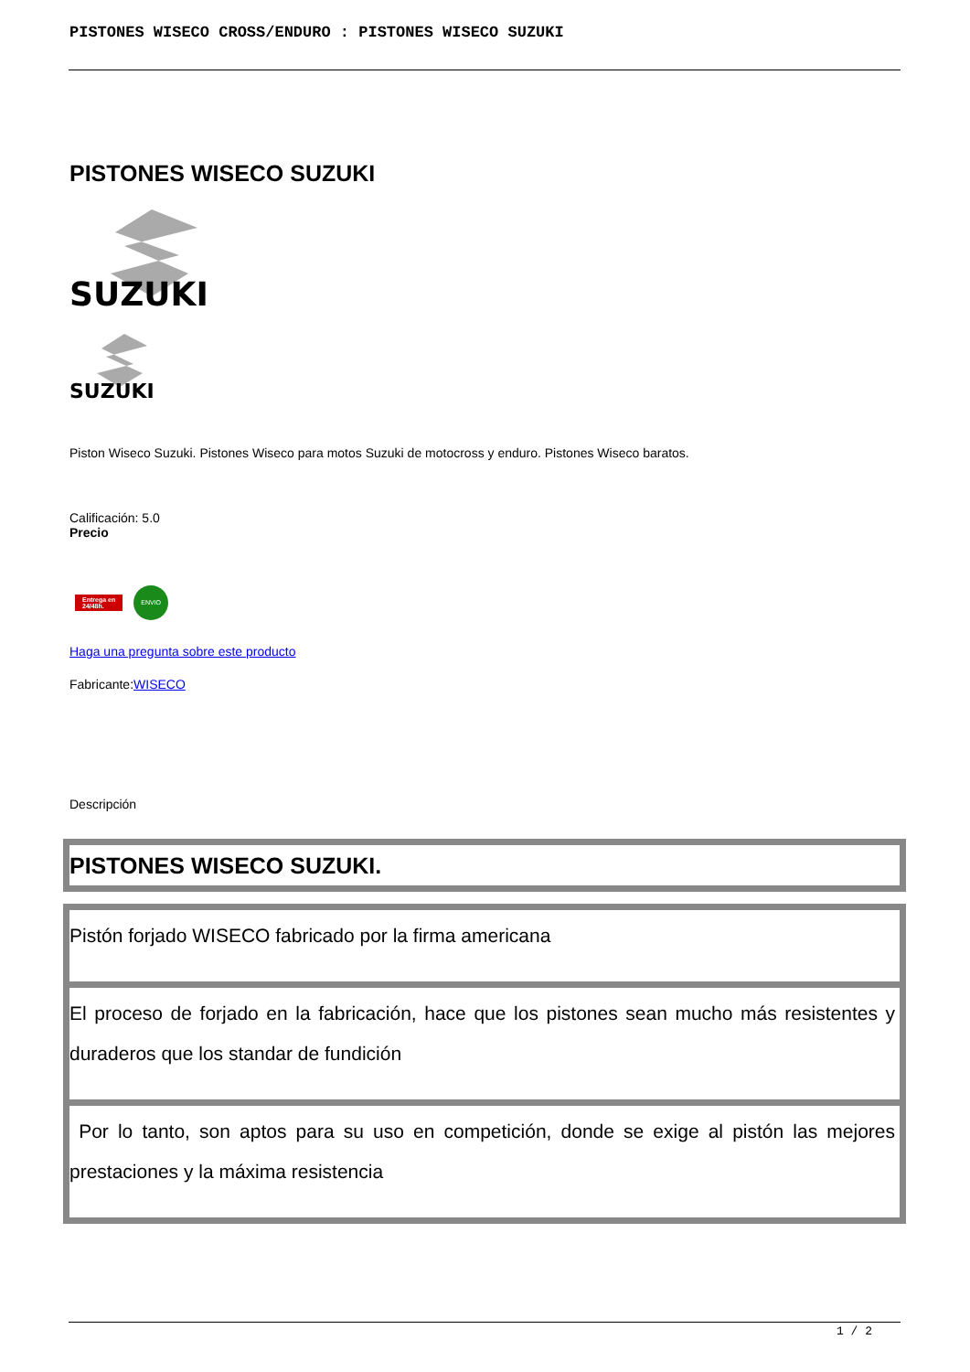PISTONES WISECO CROSS/ENDURO : PISTONES WISECO SUZUKI
PISTONES WISECO SUZUKI
SUZUKI
SUZUKI
Piston Wiseco Suzuki. Pistones Wiseco para motos Suzuki de motocross y enduro. Pistones Wiseco baratos.
Calificación: 5.0
Precio
Entrega en
24/48h. ENVIO
Haga una pregunta sobre este producto
Fabricante:WISECO
Descripción
| PISTONES WISECO SUZUKI. |
| Pistón forjado WISECO fabricado por la firma americana |
| El proceso de forjado en la fabricación, hace que los pistones sean mucho más resistentes y duraderos que los standar de fundición |
| Por lo tanto, son aptos para su uso en competición, donde se exige al pistón las mejores prestaciones y la máxima resistencia |
1 / 2